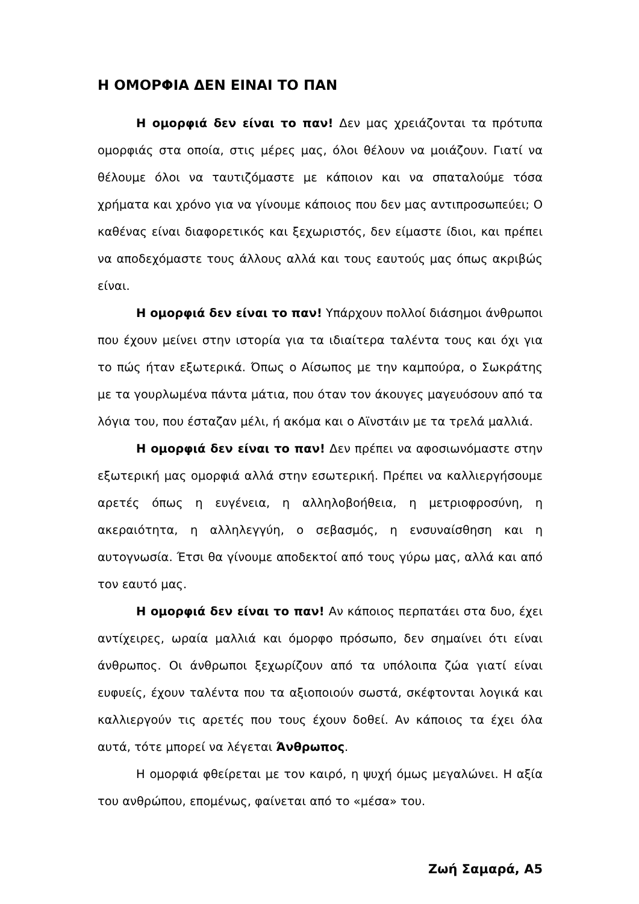Η ΟΜΟΡΦΙΑ ΔΕΝ ΕΙΝΑΙ ΤΟ ΠΑΝ
Η ομορφιά δεν είναι το παν! Δεν μας χρειάζονται τα πρότυπα ομορφιάς στα οποία, στις μέρες μας, όλοι θέλουν να μοιάζουν. Γιατί να θέλουμε όλοι να ταυτιζόμαστε με κάποιον και να σπαταλούμε τόσα χρήματα και χρόνο για να γίνουμε κάποιος που δεν μας αντιπροσωπεύει; Ο καθένας είναι διαφορετικός και ξεχωριστός, δεν είμαστε ίδιοι, και πρέπει να αποδεχόμαστε τους άλλους αλλά και τους εαυτούς μας όπως ακριβώς είναι.
Η ομορφιά δεν είναι το παν! Υπάρχουν πολλοί διάσημοι άνθρωποι που έχουν μείνει στην ιστορία για τα ιδιαίτερα ταλέντα τους και όχι για το πώς ήταν εξωτερικά. Όπως ο Αίσωπος με την καμπούρα, ο Σωκράτης με τα γουρλωμένα πάντα μάτια, που όταν τον άκουγες μαγευόσουν από τα λόγια του, που έσταζαν μέλι, ή ακόμα και ο Αϊνστάιν με τα τρελά μαλλιά.
Η ομορφιά δεν είναι το παν! Δεν πρέπει να αφοσιωνόμαστε στην εξωτερική μας ομορφιά αλλά στην εσωτερική. Πρέπει να καλλιεργήσουμε αρετές όπως η ευγένεια, η αλληλοβοήθεια, η μετριοφροσύνη, η ακεραιότητα, η αλληλεγγύη, ο σεβασμός, η ενσυναίσθηση και η αυτογνωσία. Έτσι θα γίνουμε αποδεκτοί από τους γύρω μας, αλλά και από τον εαυτό μας.
Η ομορφιά δεν είναι το παν! Αν κάποιος περπατάει στα δυο, έχει αντίχειρες, ωραία μαλλιά και όμορφο πρόσωπο, δεν σημαίνει ότι είναι άνθρωπος. Οι άνθρωποι ξεχωρίζουν από τα υπόλοιπα ζώα γιατί είναι ευφυείς, έχουν ταλέντα που τα αξιοποιούν σωστά, σκέφτονται λογικά και καλλιεργούν τις αρετές που τους έχουν δοθεί. Αν κάποιος τα έχει όλα αυτά, τότε μπορεί να λέγεται Άνθρωπος.
Η ομορφιά φθείρεται με τον καιρό, η ψυχή όμως μεγαλώνει. Η αξία του ανθρώπου, επομένως, φαίνεται από το «μέσα» του.
Ζωή Σαμαρά, Α5